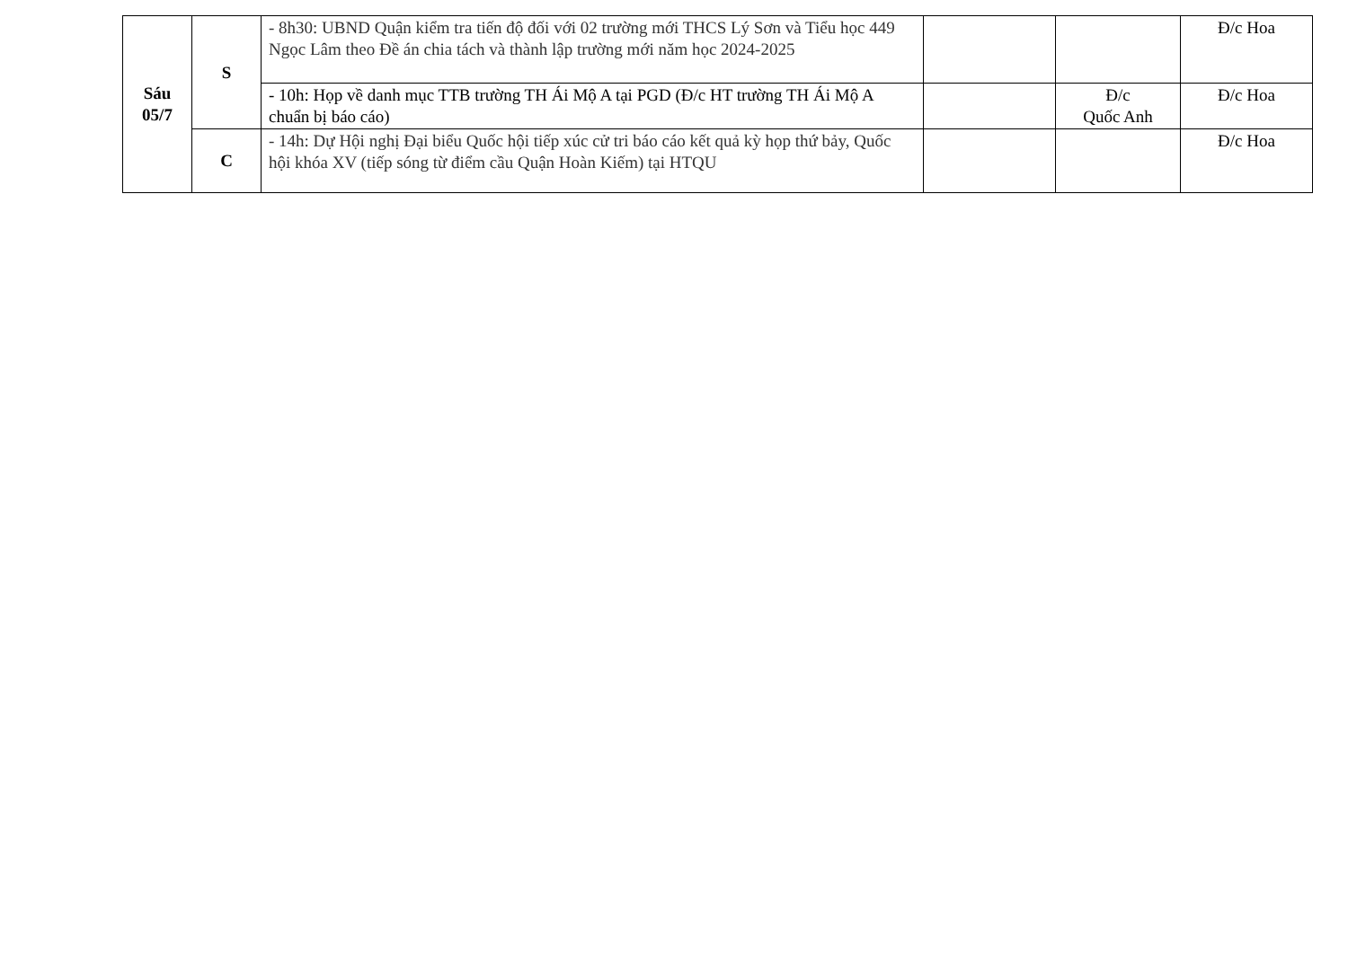| Sáu 05/7 | S | - 8h30: UBND Quận kiểm tra tiến độ đối với 02 trường mới THCS Lý Sơn và Tiểu học 449 Ngọc Lâm theo Đề án chia tách và thành lập trường mới năm học 2024-2025 | | | Đ/c Hoa |
| | | - 10h: Họp về danh mục TTB trường TH Ái Mộ A tại PGD (Đ/c HT trường TH Ái Mộ A chuẩn bị báo cáo) | | Đ/c Quốc Anh | Đ/c Hoa |
| | C | - 14h: Dự Hội nghị Đại biểu Quốc hội tiếp xúc cử tri báo cáo kết quả kỳ họp thứ bảy, Quốc hội khóa XV (tiếp sóng từ điểm cầu Quận Hoàn Kiếm) tại HTQU | | | Đ/c Hoa |